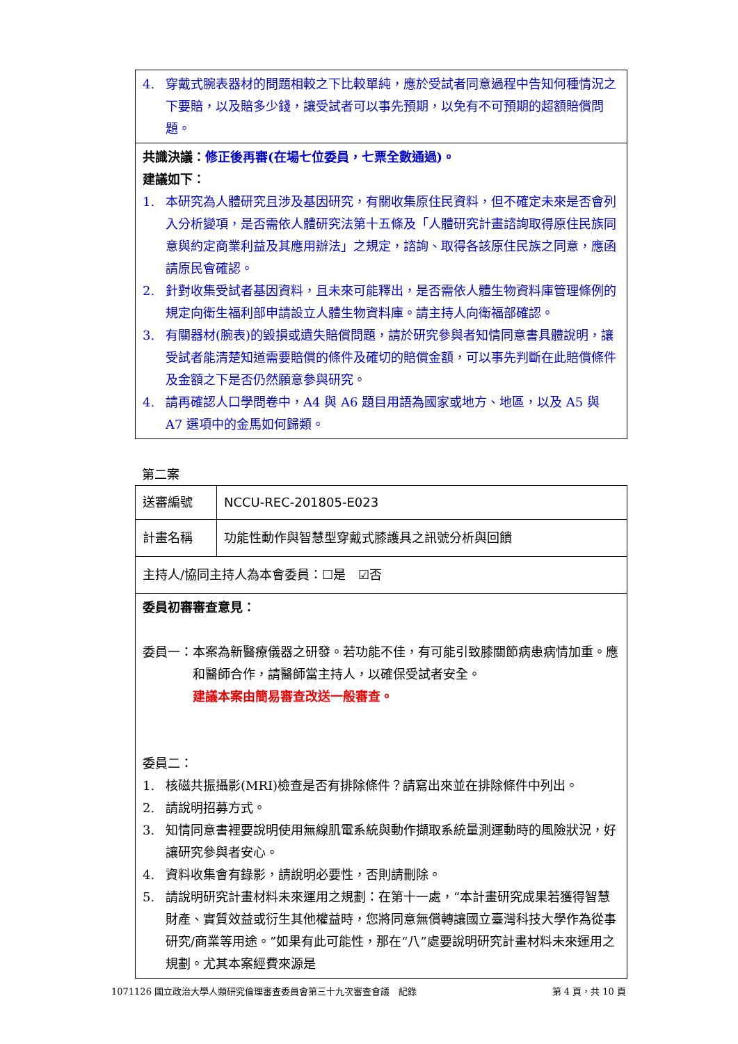| 4. 穿戴式腕表器材的問題相較之下比較單純，應於受試者同意過程中告知何種情況之下要賠，以及賠多少錢，讓受試者可以事先預期，以免有不可預期的超額賠償問題。 |
| 共識決議： 修正後再審(在場七位委員，七票全數通過)。 建議如下： 1. 本研究為人體研究且涉及基因研究，有關收集原住民資料，但不確定未來是否會列入分析變項，是否需依人體研究法第十五條及「人體研究計畫諮詢取得原住民族同意與約定商業利益及其應用辦法」之規定，諮詢、取得各該原住民族之同意，應函請原民會確認。 2. 針對收集受試者基因資料，且未來可能釋出，是否需依人體生物資料庫管理條例的規定向衛生福利部申請設立人體生物資料庫。請主持人向衛福部確認。 3. 有關器材(腕表)的毀損或遺失賠償問題，請於研究參與者知情同意書具體說明，讓受試者能清楚知道需要賠償的條件及確切的賠償金額，可以事先判斷在此賠償條件及金額之下是否仍然願意參與研究。 4. 請再確認人口學問卷中，A4 與 A6 題目用語為國家或地方、地區，以及 A5 與 A7 選項中的金馬如何歸類。 |
第二案
| 送審編號 | NCCU-REC-201805-E023 |
| 計畫名稱 | 功能性動作與智慧型穿戴式膝護具之訊號分析與回饋 |
| 主持人/協同主持人為本會委員：☐是 ☑否 | |
| 委員初審審查意見： 委員一： 本案為新醫療儀器之研發。若功能不佳，有可能引致膝關節病患病情加重。應和醫師合作，請醫師當主持人，以確保受試者安全。 建議本案由簡易審查改送一般審查。 委員二： 1. 核磁共振攝影(MRI)檢查是否有排除條件？請寫出來並在排除條件中列出。 2. 請說明招募方式。 3. 知情同意書裡要說明使用無線肌電系統與動作擷取系統量測運動時的風險狀況，好讓研究參與者安心。 4. 資料收集會有錄影，請說明必要性，否則請刪除。 5. 請說明研究計畫材料未來運用之規劃：在第十一處，“本計畫研究成果若獲得智慧財產、實質效益或衍生其他權益時，您將同意無償轉讓國立臺灣科技大學作為從事研究/商業等用途。”如果有此可能性，那在“八”處要說明研究計畫材料未來運用之規劃。尤其本案經費來源是 | |
1071126 國立政治大學人類研究倫理審查委員會第三十九次審查會議　紀錄 第 4 頁，共 10 頁